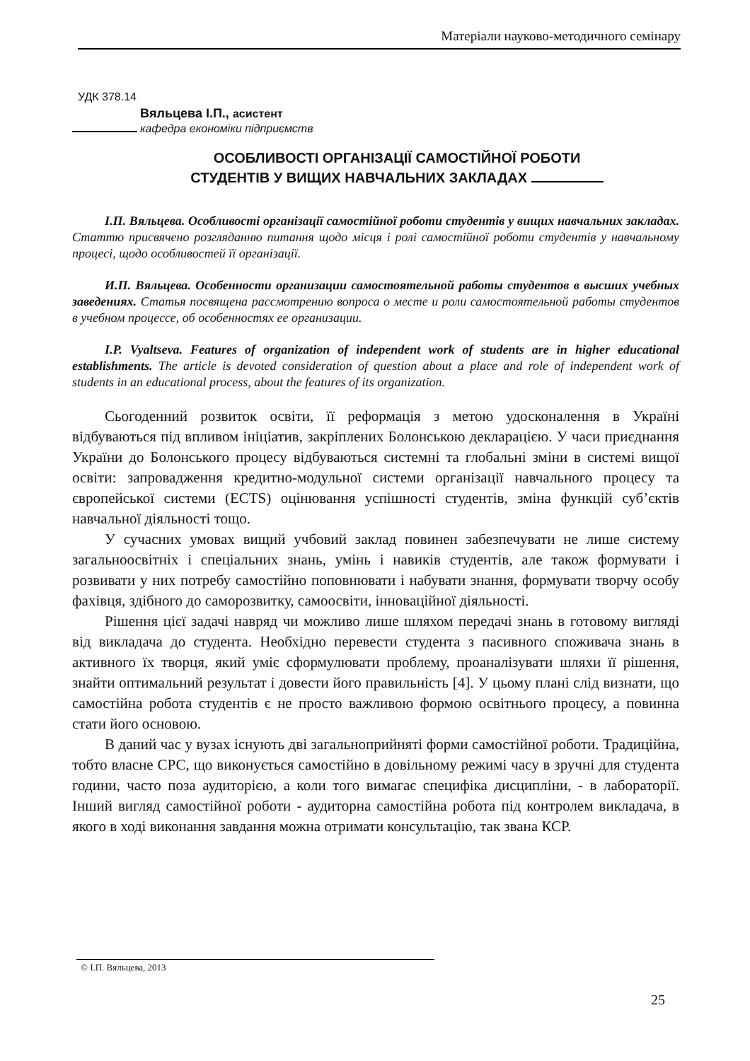Матеріали науково-методичного семінару
УДК 378.14
Вяльцева І.П., асистент
кафедра економіки підприємств
ОСОБЛИВОСТІ ОРГАНІЗАЦІЇ САМОСТІЙНОЇ РОБОТИ
СТУДЕНТІВ У ВИЩИХ НАВЧАЛЬНИХ ЗАКЛАДАХ
І.П. Вяльцева. Особливості організації самостійної роботи студентів у вищих навчальних закладах. Статтю присвячено розгляданню питання щодо місця і ролі самостійної роботи студентів у навчальному процесі, щодо особливостей її організації.
И.П. Вяльцева. Особенности организации самостоятельной работы студентов в высших учебных заведениях. Статья посвящена рассмотрению вопроса о месте и роли самостоятельной работы студентов в учебном процессе, об особенностях ее организации.
I.P. Vyaltseva. Features of organization of independent work of students are in higher educational establishments. The article is devoted consideration of question about a place and role of independent work of students in an educational process, about the features of its organization.
Сьогоденний розвиток освіти, її реформація з метою удосконалення в Україні відбуваються під впливом ініціатив, закріплених Болонською декларацією. У часи приєднання України до Болонського процесу відбуваються системні та глобальні зміни в системі вищої освіти: запровадження кредитно-модульної системи організації навчального процесу та європейської системи (ECTS) оцінювання успішності студентів, зміна функцій суб’єктів навчальної діяльності тощо.
У сучасних умовах вищий учбовий заклад повинен забезпечувати не лише систему загальноосвітніх і спеціальних знань, умінь і навиків студентів, але також формувати і розвивати у них потребу самостійно поповнювати і набувати знання, формувати творчу особу фахівця, здібного до саморозвитку, самоосвіти, інноваційної діяльності.
Рішення цієї задачі навряд чи можливо лише шляхом передачі знань в готовому вигляді від викладача до студента. Необхідно перевести студента з пасивного споживача знань в активного їх творця, який уміє сформулювати проблему, проаналізувати шляхи її рішення, знайти оптимальний результат і довести його правильність [4]. У цьому плані слід визнати, що самостійна робота студентів є не просто важливою формою освітнього процесу, а повинна стати його основою.
В даний час у вузах існують дві загальноприйняті форми самостійної роботи. Традиційна, тобто власне СРС, що виконується самостійно в довільному режимі часу в зручні для студента години, часто поза аудиторією, а коли того вимагає специфіка дисципліни, - в лабораторії. Інший вигляд самостійної роботи - аудиторна самостійна робота під контролем викладача, в якого в ході виконання завдання можна отримати консультацію, так звана КСР.
© І.П. Вяльцева, 2013
25